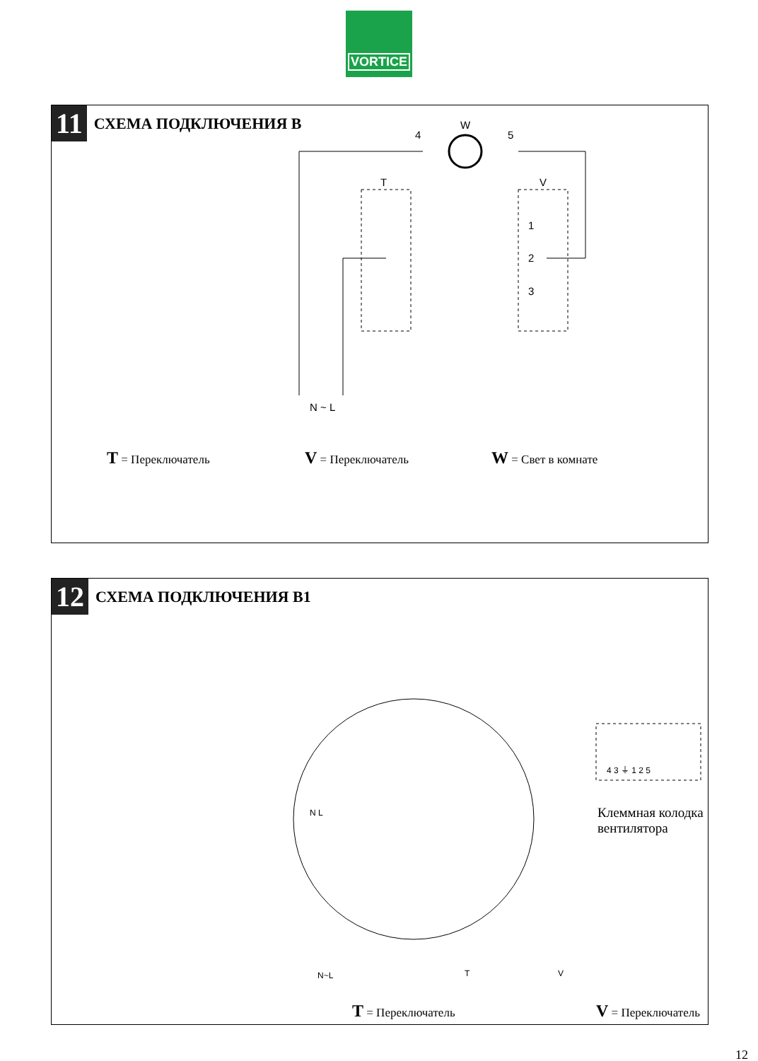VORTICE
11 СХЕМА ПОДКЛЮЧЕНИЯ В
4
W
5
T
V
1
2
3
N ~ L
T = Переключатель V = Переключатель W = Свет в комнате
12 СХЕМА ПОДКЛЮЧЕНИЯ В1
4 3 ⏚ 1 2 5
N L
N~L
T
V
Клеммная колодка
вентилятора
T = Переключатель V = Переключатель
12